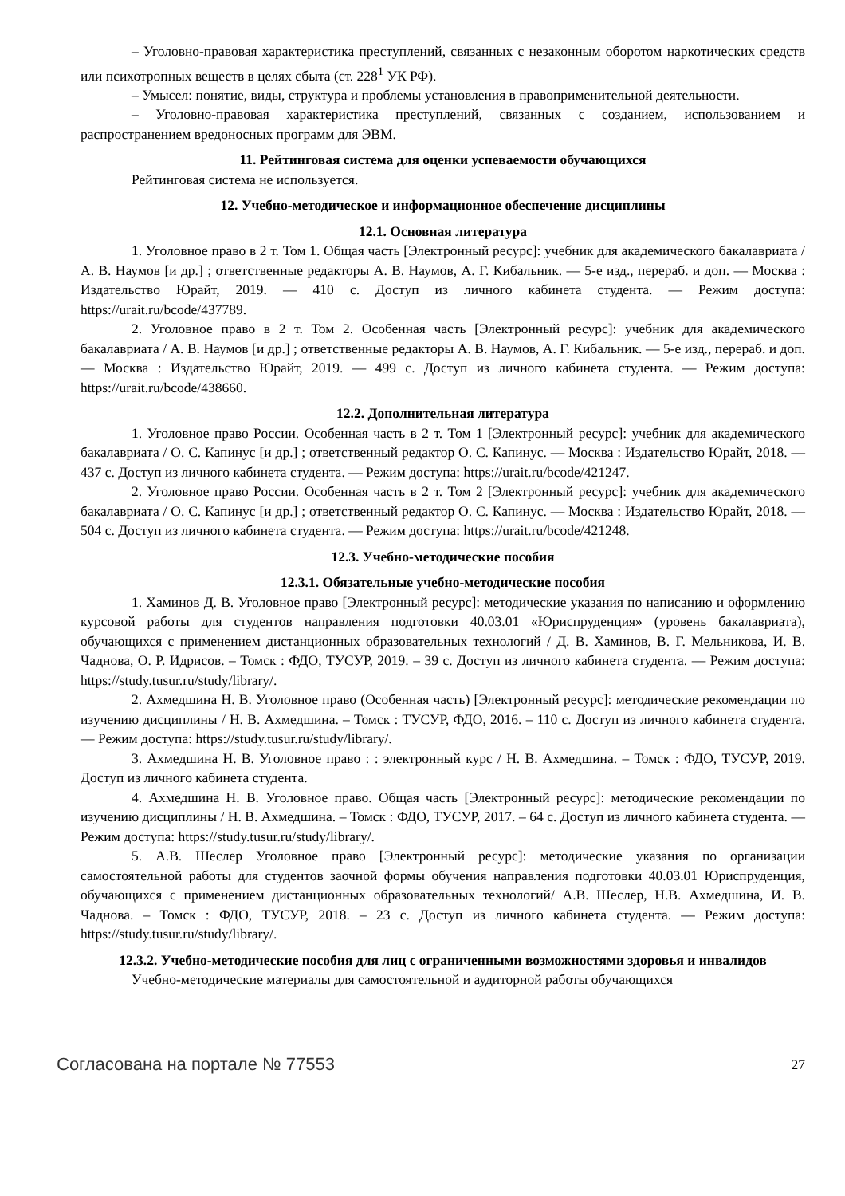– Уголовно-правовая характеристика преступлений, связанных с незаконным оборотом наркотических средств или психотропных веществ в целях сбыта (ст. 228<sup>1</sup> УК РФ).
– Умысел: понятие, виды, структура и проблемы установления в правоприменительной деятельности.
– Уголовно-правовая характеристика преступлений, связанных с созданием, использованием и распространением вредоносных программ для ЭВМ.
11. Рейтинговая система для оценки успеваемости обучающихся
Рейтинговая система не используется.
12. Учебно-методическое и информационное обеспечение дисциплины
12.1. Основная литература
1. Уголовное право в 2 т. Том 1. Общая часть [Электронный ресурс]: учебник для академического бакалавриата / А. В. Наумов [и др.] ; ответственные редакторы А. В. Наумов, А. Г. Кибальник. — 5-е изд., перераб. и доп. — Москва : Издательство Юрайт, 2019. — 410 с. Доступ из личного кабинета студента. — Режим доступа: https://urait.ru/bcode/437789.
2. Уголовное право в 2 т. Том 2. Особенная часть [Электронный ресурс]: учебник для академического бакалавриата / А. В. Наумов [и др.] ; ответственные редакторы А. В. Наумов, А. Г. Кибальник. — 5-е изд., перераб. и доп. — Москва : Издательство Юрайт, 2019. — 499 с. Доступ из личного кабинета студента. — Режим доступа: https://urait.ru/bcode/438660.
12.2. Дополнительная литература
1. Уголовное право России. Особенная часть в 2 т. Том 1 [Электронный ресурс]: учебник для академического бакалавриата / О. С. Капинус [и др.] ; ответственный редактор О. С. Капинус. — Москва : Издательство Юрайт, 2018. — 437 с. Доступ из личного кабинета студента. — Режим доступа: https://urait.ru/bcode/421247.
2. Уголовное право России. Особенная часть в 2 т. Том 2 [Электронный ресурс]: учебник для академического бакалавриата / О. С. Капинус [и др.] ; ответственный редактор О. С. Капинус. — Москва : Издательство Юрайт, 2018. — 504 с. Доступ из личного кабинета студента. — Режим доступа: https://urait.ru/bcode/421248.
12.3. Учебно-методические пособия
12.3.1. Обязательные учебно-методические пособия
1. Хаминов Д. В. Уголовное право [Электронный ресурс]: методические указания по написанию и оформлению курсовой работы для студентов направления подготовки 40.03.01 «Юриспруденция» (уровень бакалавриата), обучающихся с применением дистанционных образовательных технологий / Д. В. Хаминов, В. Г. Мельникова, И. В. Чаднова, О. Р. Идрисов. – Томск : ФДО, ТУСУР, 2019. – 39 с. Доступ из личного кабинета студента. — Режим доступа: https://study.tusur.ru/study/library/.
2. Ахмедшина Н. В. Уголовное право (Особенная часть) [Электронный ресурс]: методические рекомендации по изучению дисциплины / Н. В. Ахмедшина. – Томск : ТУСУР, ФДО, 2016. – 110 с. Доступ из личного кабинета студента. — Режим доступа: https://study.tusur.ru/study/library/.
3. Ахмедшина Н. В. Уголовное право : : электронный курс / Н. В. Ахмедшина. – Томск : ФДО, ТУСУР, 2019. Доступ из личного кабинета студента.
4. Ахмедшина Н. В. Уголовное право. Общая часть [Электронный ресурс]: методические рекомендации по изучению дисциплины / Н. В. Ахмедшина. – Томск : ФДО, ТУСУР, 2017. – 64 с. Доступ из личного кабинета студента. — Режим доступа: https://study.tusur.ru/study/library/.
5. А.В. Шеслер Уголовное право [Электронный ресурс]: методические указания по организации самостоятельной работы для студентов заочной формы обучения направления подготовки 40.03.01 Юриспруденция, обучающихся с применением дистанционных образовательных технологий/ А.В. Шеслер, Н.В. Ахмедшина, И. В. Чаднова. – Томск : ФДО, ТУСУР, 2018. – 23 с. Доступ из личного кабинета студента. — Режим доступа: https://study.tusur.ru/study/library/.
12.3.2. Учебно-методические пособия для лиц с ограниченными возможностями здоровья и инвалидов
Учебно-методические материалы для самостоятельной и аудиторной работы обучающихся
Согласована на портале № 77553 27